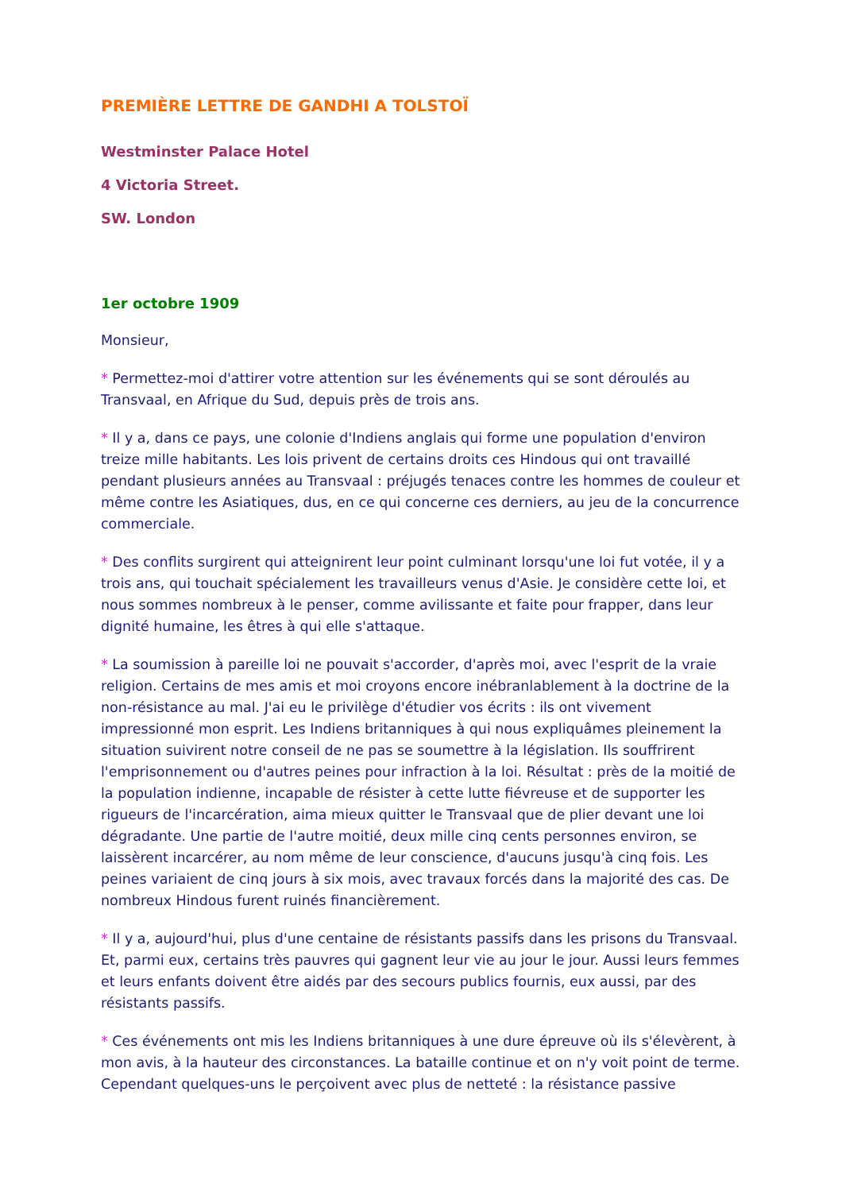PREMIÈRE LETTRE DE GANDHI A TOLSTOÏ
Westminster Palace Hotel
4 Victoria Street.
SW. London
1er octobre 1909
Monsieur,
* Permettez-moi d'attirer votre attention sur les événements qui se sont déroulés au Transvaal, en Afrique du Sud, depuis près de trois ans.
* Il y a, dans ce pays, une colonie d'Indiens anglais qui forme une population d'environ treize mille habitants. Les lois privent de certains droits ces Hindous qui ont travaillé pendant plusieurs années au Transvaal : préjugés tenaces contre les hommes de couleur et même contre les Asiatiques, dus, en ce qui concerne ces derniers, au jeu de la concurrence commerciale.
* Des conflits surgirent qui atteignirent leur point culminant lorsqu'une loi fut votée, il y a trois ans, qui touchait spécialement les travailleurs venus d'Asie. Je considère cette loi, et nous sommes nombreux à le penser, comme avilissante et faite pour frapper, dans leur dignité humaine, les êtres à qui elle s'attaque.
* La soumission à pareille loi ne pouvait s'accorder, d'après moi, avec l'esprit de la vraie religion. Certains de mes amis et moi croyons encore inébranlablement à la doctrine de la non-résistance au mal. J'ai eu le privilège d'étudier vos écrits : ils ont vivement impressionné mon esprit. Les Indiens britanniques à qui nous expliquâmes pleinement la situation suivirent notre conseil de ne pas se soumettre à la législation. Ils souffrirent l'emprisonnement ou d'autres peines pour infraction à la loi. Résultat : près de la moitié de la population indienne, incapable de résister à cette lutte fiévreuse et de supporter les rigueurs de l'incarcération, aima mieux quitter le Transvaal que de plier devant une loi dégradante. Une partie de l'autre moitié, deux mille cinq cents personnes environ, se laissèrent incarcérer, au nom même de leur conscience, d'aucuns jusqu'à cinq fois. Les peines variaient de cinq jours à six mois, avec travaux forcés dans la majorité des cas. De nombreux Hindous furent ruinés financièrement.
* Il y a, aujourd'hui, plus d'une centaine de résistants passifs dans les prisons du Transvaal. Et, parmi eux, certains très pauvres qui gagnent leur vie au jour le jour. Aussi leurs femmes et leurs enfants doivent être aidés par des secours publics fournis, eux aussi, par des résistants passifs.
* Ces événements ont mis les Indiens britanniques à une dure épreuve où ils s'élevèrent, à mon avis, à la hauteur des circonstances. La bataille continue et on n'y voit point de terme. Cependant quelques-uns le perçoivent avec plus de netteté : la résistance passive